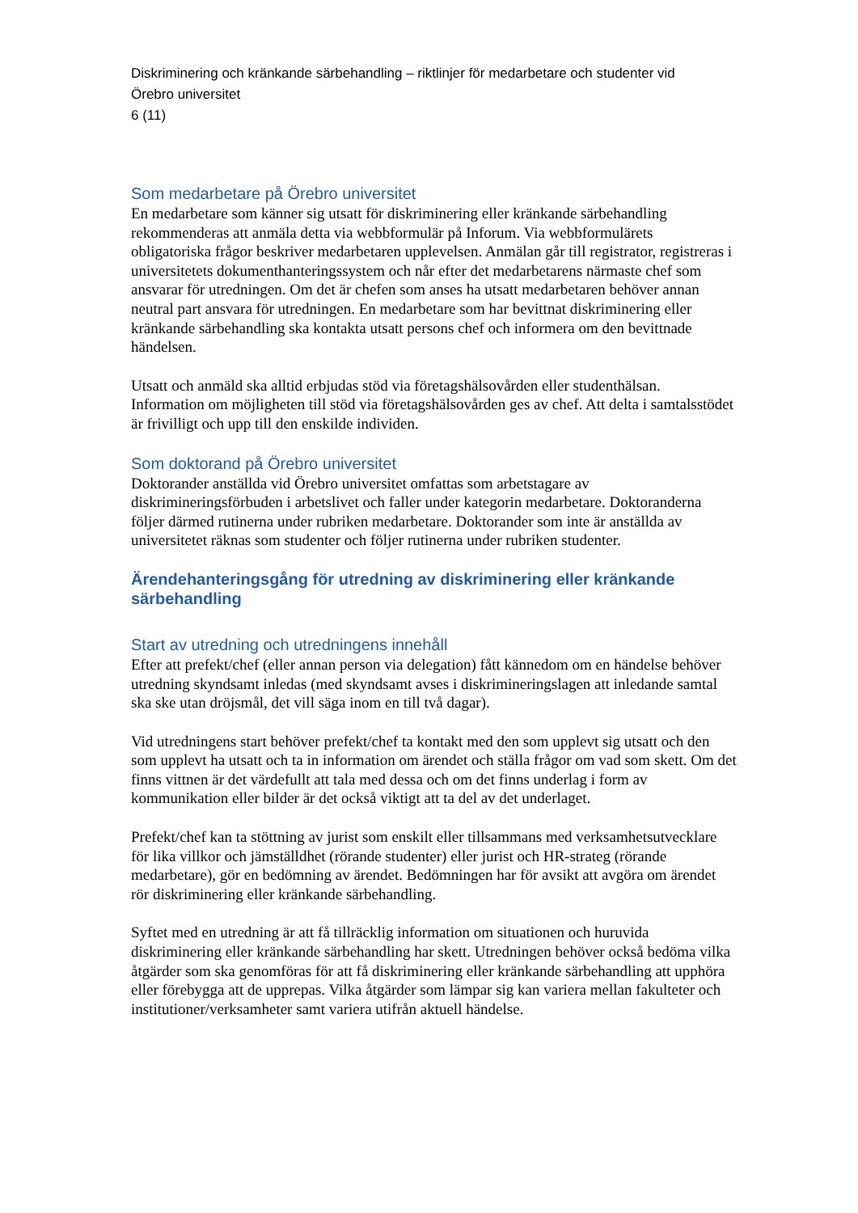Diskriminering och kränkande särbehandling – riktlinjer för medarbetare och studenter vid
Örebro universitet
6 (11)
Som medarbetare på Örebro universitet
En medarbetare som känner sig utsatt för diskriminering eller kränkande särbehandling rekommenderas att anmäla detta via webbformulär på Inforum. Via webbformulärets obligatoriska frågor beskriver medarbetaren upplevelsen. Anmälan går till registrator, registreras i universitetets dokumenthanteringssystem och når efter det medarbetarens närmaste chef som ansvarar för utredningen. Om det är chefen som anses ha utsatt medarbetaren behöver annan neutral part ansvara för utredningen. En medarbetare som har bevittnat diskriminering eller kränkande särbehandling ska kontakta utsatt persons chef och informera om den bevittnade händelsen.
Utsatt och anmäld ska alltid erbjudas stöd via företagshälsovården eller studenthälsan. Information om möjligheten till stöd via företagshälsovården ges av chef. Att delta i samtalsstödet är frivilligt och upp till den enskilde individen.
Som doktorand på Örebro universitet
Doktorander anställda vid Örebro universitet omfattas som arbetstagare av diskrimineringsförbuden i arbetslivet och faller under kategorin medarbetare. Doktoranderna följer därmed rutinerna under rubriken medarbetare. Doktorander som inte är anställda av universitetet räknas som studenter och följer rutinerna under rubriken studenter.
Ärendehanteringsgång för utredning av diskriminering eller kränkande särbehandling
Start av utredning och utredningens innehåll
Efter att prefekt/chef (eller annan person via delegation) fått kännedom om en händelse behöver utredning skyndsamt inledas (med skyndsamt avses i diskrimineringslagen att inledande samtal ska ske utan dröjsmål, det vill säga inom en till två dagar).
Vid utredningens start behöver prefekt/chef ta kontakt med den som upplevt sig utsatt och den som upplevt ha utsatt och ta in information om ärendet och ställa frågor om vad som skett. Om det finns vittnen är det värdefullt att tala med dessa och om det finns underlag i form av kommunikation eller bilder är det också viktigt att ta del av det underlaget.
Prefekt/chef kan ta stöttning av jurist som enskilt eller tillsammans med verksamhetsutvecklare för lika villkor och jämställdhet (rörande studenter) eller jurist och HR-strateg (rörande medarbetare), gör en bedömning av ärendet. Bedömningen har för avsikt att avgöra om ärendet rör diskriminering eller kränkande särbehandling.
Syftet med en utredning är att få tillräcklig information om situationen och huruvida diskriminering eller kränkande särbehandling har skett. Utredningen behöver också bedöma vilka åtgärder som ska genomföras för att få diskriminering eller kränkande särbehandling att upphöra eller förebygga att de upprepas. Vilka åtgärder som lämpar sig kan variera mellan fakulteter och institutioner/verksamheter samt variera utifrån aktuell händelse.